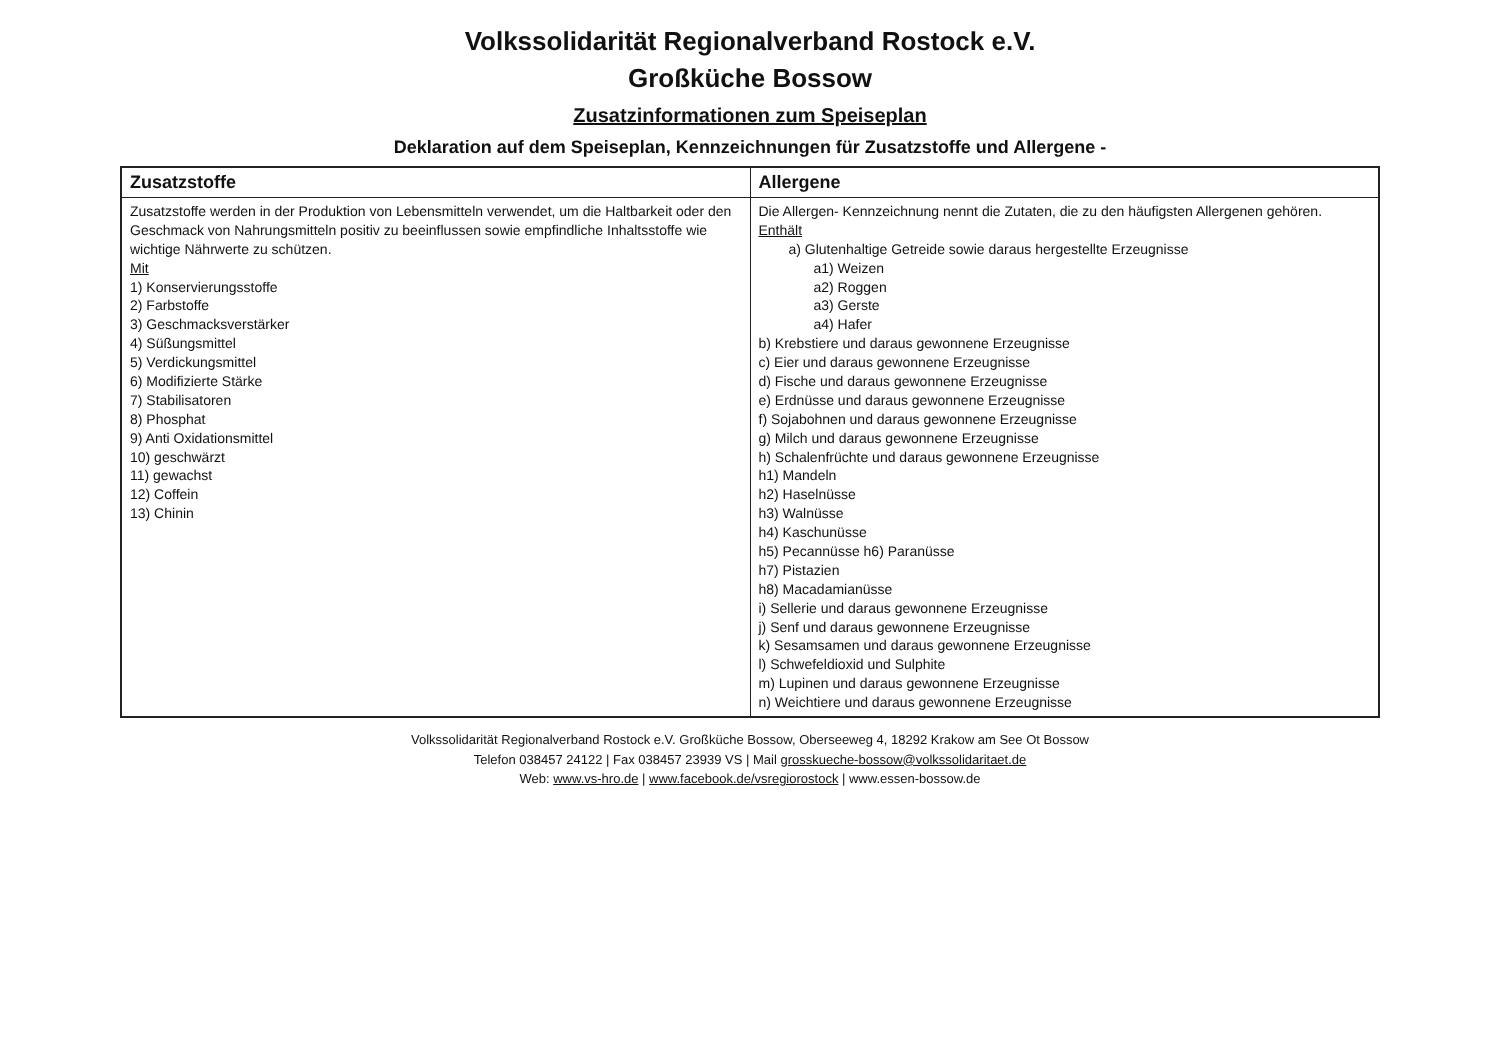Volkssolidarität Regionalverband Rostock e.V.
Großküche Bossow
Zusatzinformationen zum Speiseplan
Deklaration auf dem Speiseplan, Kennzeichnungen für Zusatzstoffe und Allergene -
| Zusatzstoffe | Allergene |
| --- | --- |
| Zusatzstoffe werden in der Produktion von Lebensmitteln verwendet, um die Haltbarkeit oder den Geschmack von Nahrungsmitteln positiv zu beeinflussen sowie empfindliche Inhaltsstoffe wie wichtige Nährwerte zu schützen. Mit 1) Konservierungsstoffe 2) Farbstoffe 3) Geschmacksverstärker 4) Süßungsmittel 5) Verdickungsmittel 6) Modifizierte Stärke 7) Stabilisatoren 8) Phosphat 9) Anti Oxidationsmittel 10) geschwärzt 11) gewachst 12) Coffein 13) Chinin | Die Allergen- Kennzeichnung nennt die Zutaten, die zu den häufigsten Allergenen gehören. Enthält a) Glutenhaltige Getreide sowie daraus hergestellte Erzeugnisse a1) Weizen a2) Roggen a3) Gerste a4) Hafer b) Krebstiere und daraus gewonnene Erzeugnisse c) Eier und daraus gewonnene Erzeugnisse d) Fische und daraus gewonnene Erzeugnisse e) Erdnüsse und daraus gewonnene Erzeugnisse f) Sojabohnen und daraus gewonnene Erzeugnisse g) Milch und daraus gewonnene Erzeugnisse h) Schalenfrüchte und daraus gewonnene Erzeugnisse h1) Mandeln h2) Haselnüsse h3) Walnüsse h4) Kaschunüsse h5) Pecannüsse h6) Paranüsse h7) Pistazien h8) Macadamianüsse i) Sellerie und daraus gewonnene Erzeugnisse j) Senf und daraus gewonnene Erzeugnisse k) Sesamsamen und daraus gewonnene Erzeugnisse l) Schwefeldioxid und Sulphite m) Lupinen und daraus gewonnene Erzeugnisse n) Weichtiere und daraus gewonnene Erzeugnisse |
Volkssolidarität Regionalverband Rostock e.V. Großküche Bossow, Oberseeweg 4, 18292 Krakow am See Ot Bossow
Telefon 038457 24122 | Fax 038457 23939 VS | Mail grosskueche-bossow@volkssolidaritaet.de
Web: www.vs-hro.de | www.facebook.de/vsregiorostock | www.essen-bossow.de